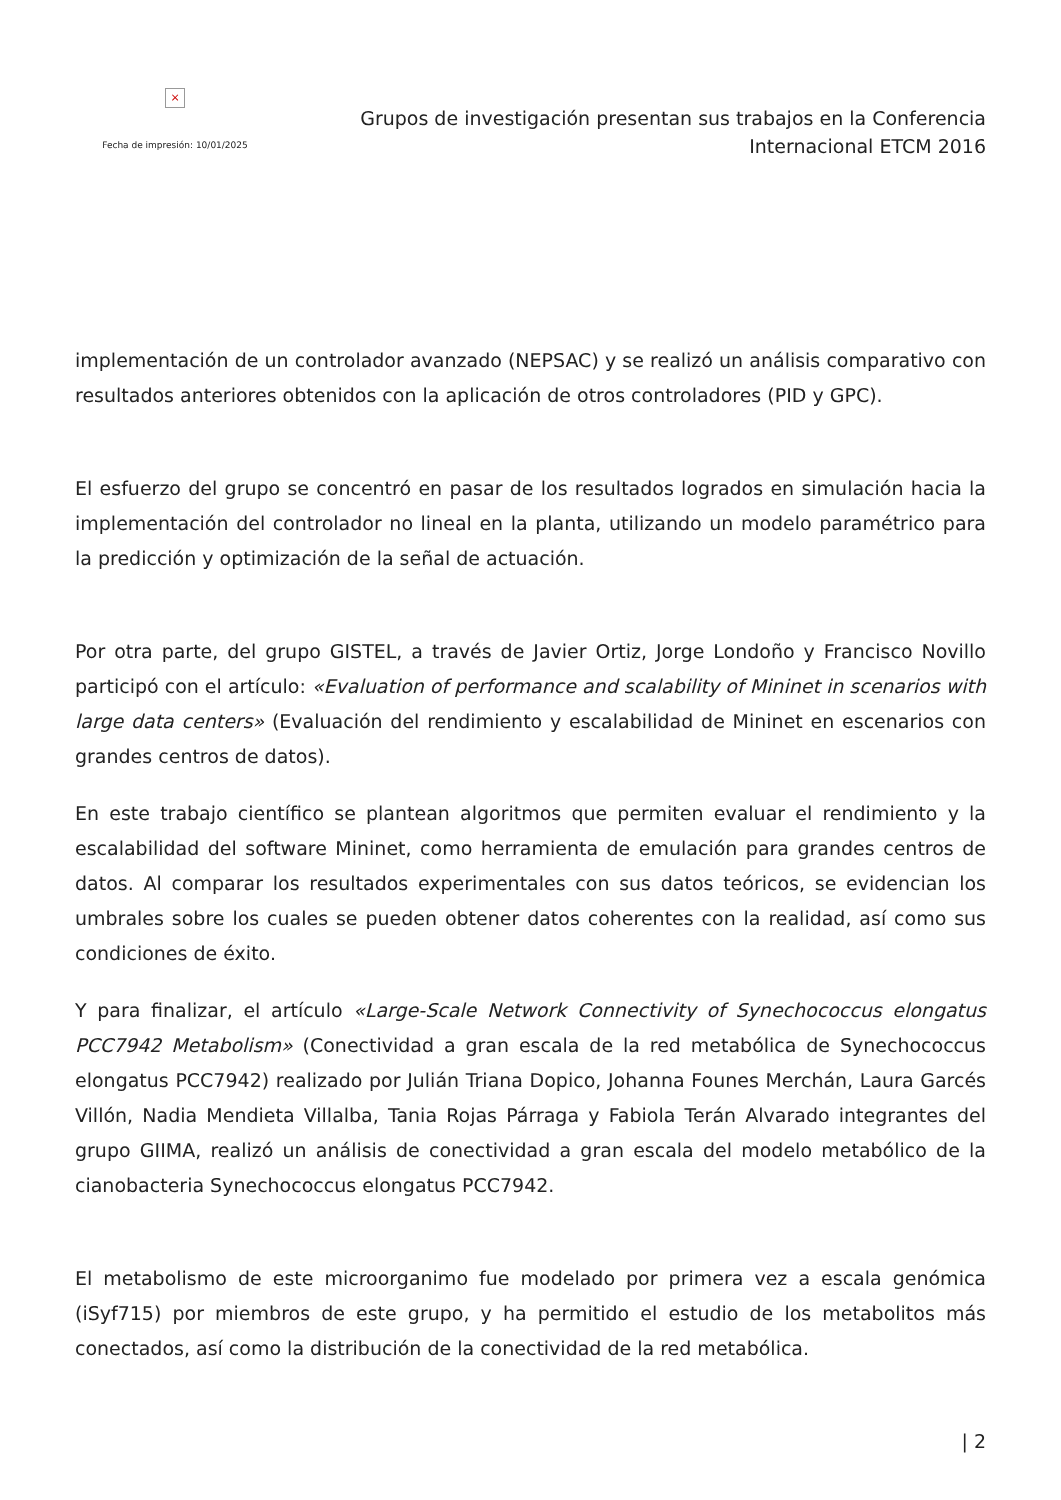×
Fecha de impresión: 10/01/2025
Grupos de investigación presentan sus trabajos en la Conferencia
Internacional ETCM 2016
implementación de un controlador avanzado (NEPSAC) y se realizó un análisis comparativo con resultados anteriores obtenidos con la aplicación de otros controladores (PID y GPC).
El esfuerzo del grupo se concentró en pasar de los resultados logrados en simulación hacia la implementación del controlador no lineal en la planta, utilizando un modelo paramétrico para la predicción y optimización de la señal de actuación.
Por otra parte, del grupo GISTEL, a través de Javier Ortiz, Jorge Londoño y Francisco Novillo participó con el artículo: «Evaluation of performance and scalability of Mininet in scenarios with large data centers» (Evaluación del rendimiento y escalabilidad de Mininet en escenarios con grandes centros de datos).
En este trabajo científico se plantean algoritmos que permiten evaluar el rendimiento y la escalabilidad del software Mininet, como herramienta de emulación para grandes centros de datos. Al comparar los resultados experimentales con sus datos teóricos, se evidencian los umbrales sobre los cuales se pueden obtener datos coherentes con la realidad, así como sus condiciones de éxito.
Y para finalizar, el artículo «Large-Scale Network Connectivity of Synechococcus elongatus PCC7942 Metabolism» (Conectividad a gran escala de la red metabólica de Synechococcus elongatus PCC7942) realizado por Julián Triana Dopico, Johanna Founes Merchán, Laura Garcés Villón, Nadia Mendieta Villalba, Tania Rojas Párraga y Fabiola Terán Alvarado integrantes del grupo GIIMA, realizó un análisis de conectividad a gran escala del modelo metabólico de la cianobacteria Synechococcus elongatus PCC7942.
El metabolismo de este microorganimo fue modelado por primera vez a escala genómica (iSyf715) por miembros de este grupo, y ha permitido el estudio de los metabolitos más conectados, así como la distribución de la conectividad de la red metabólica.
| 2